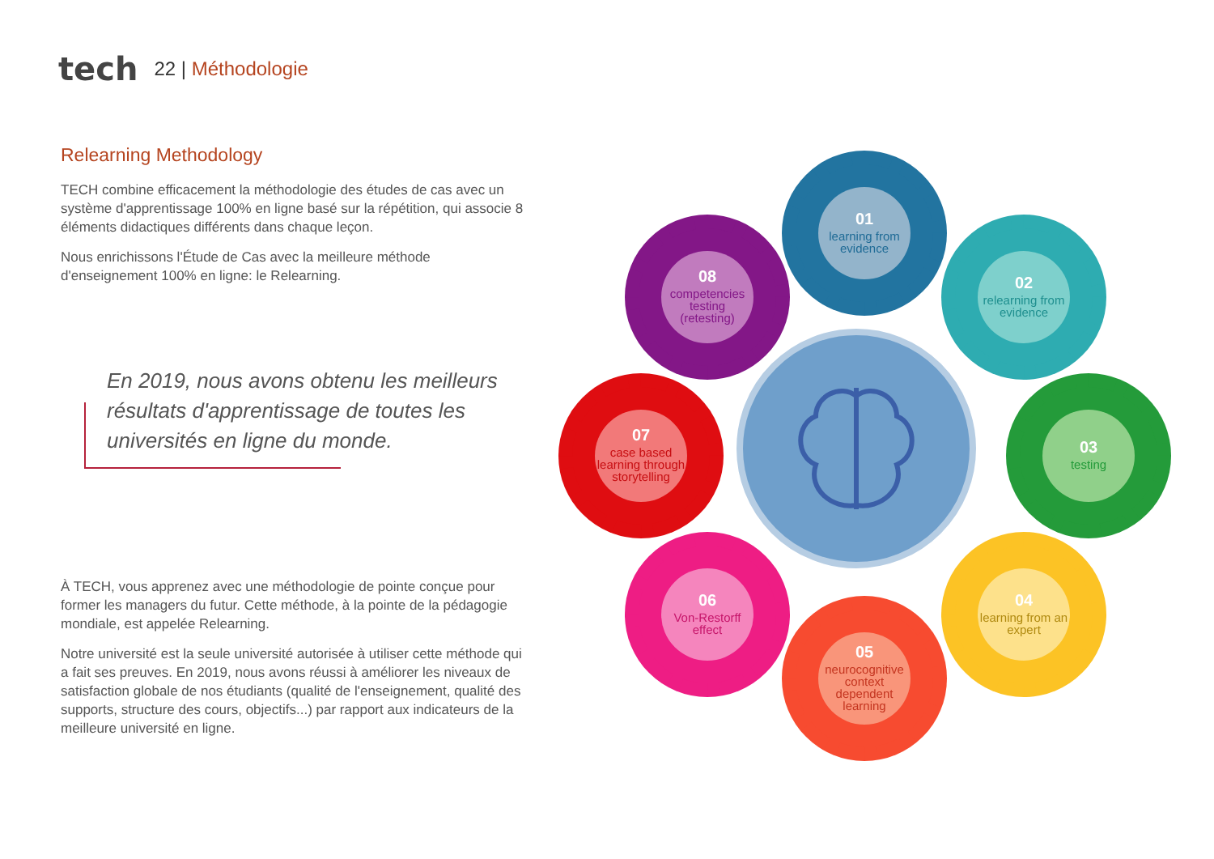tech
22 | Méthodologie
Relearning Methodology
TECH combine efficacement la méthodologie des études de cas avec un système d'apprentissage 100% en ligne basé sur la répétition, qui associe 8 éléments didactiques différents dans chaque leçon.
Nous enrichissons l'Étude de Cas avec la meilleure méthode d'enseignement 100% en ligne: le Relearning.
En 2019, nous avons obtenu les meilleurs résultats d'apprentissage de toutes les universités en ligne du monde.
À TECH, vous apprenez avec une méthodologie de pointe conçue pour former les managers du futur. Cette méthode, à la pointe de la pédagogie mondiale, est appelée Relearning.
Notre université est la seule université autorisée à utiliser cette méthode qui a fait ses preuves. En 2019, nous avons réussi à améliorer les niveaux de satisfaction globale de nos étudiants (qualité de l'enseignement, qualité des supports, structure des cours, objectifs...) par rapport aux indicateurs de la meilleure université en ligne.
01
learning from evidence
02
relearning from evidence
03
testing
04
learning from an expert
05
neurocognitive context dependent learning
06
Von-Restorff effect
07
case based learning through storytelling
08
competencies testing (retesting)